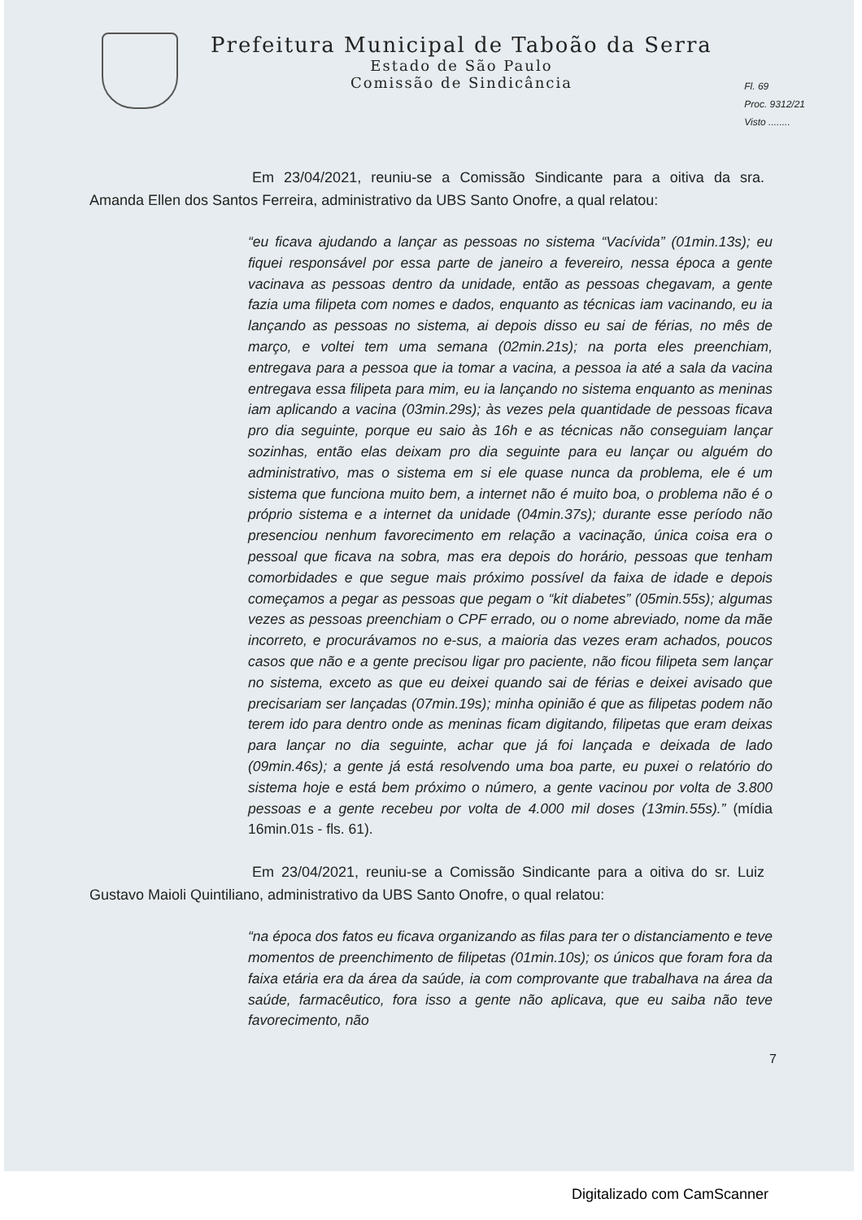Prefeitura Municipal de Taboão da Serra
Estado de São Paulo
Comissão de Sindicância
Fl. 69
Proc. 9312/21
Visto ........
Em 23/04/2021, reuniu-se a Comissão Sindicante para a oitiva da sra. Amanda Ellen dos Santos Ferreira, administrativo da UBS Santo Onofre, a qual relatou:
“eu ficava ajudando a lançar as pessoas no sistema “Vacívida” (01min.13s); eu fiquei responsável por essa parte de janeiro a fevereiro, nessa época a gente vacinava as pessoas dentro da unidade, então as pessoas chegavam, a gente fazia uma filipeta com nomes e dados, enquanto as técnicas iam vacinando, eu ia lançando as pessoas no sistema, ai depois disso eu sai de férias, no mês de março, e voltei tem uma semana (02min.21s); na porta eles preenchiam, entregava para a pessoa que ia tomar a vacina, a pessoa ia até a sala da vacina entregava essa filipeta para mim, eu ia lançando no sistema enquanto as meninas iam aplicando a vacina (03min.29s); às vezes pela quantidade de pessoas ficava pro dia seguinte, porque eu saio às 16h e as técnicas não conseguiam lançar sozinhas, então elas deixam pro dia seguinte para eu lançar ou alguém do administrativo, mas o sistema em si ele quase nunca da problema, ele é um sistema que funciona muito bem, a internet não é muito boa, o problema não é o próprio sistema e a internet da unidade (04min.37s); durante esse período não presenciou nenhum favorecimento em relação a vacinação, única coisa era o pessoal que ficava na sobra, mas era depois do horário, pessoas que tenham comorbidades e que segue mais próximo possível da faixa de idade e depois começamos a pegar as pessoas que pegam o “kit diabetes” (05min.55s); algumas vezes as pessoas preenchiam o CPF errado, ou o nome abreviado, nome da mãe incorreto, e procurávamos no e-sus, a maioria das vezes eram achados, poucos casos que não e a gente precisou ligar pro paciente, não ficou filipeta sem lançar no sistema, exceto as que eu deixei quando sai de férias e deixei avisado que precisariam ser lançadas (07min.19s); minha opinião é que as filipetas podem não terem ido para dentro onde as meninas ficam digitando, filipetas que eram deixas para lançar no dia seguinte, achar que já foi lançada e deixada de lado (09min.46s); a gente já está resolvendo uma boa parte, eu puxei o relatório do sistema hoje e está bem próximo o número, a gente vacinou por volta de 3.800 pessoas e a gente recebeu por volta de 4.000 mil doses (13min.55s).” (mídia 16min.01s - fls. 61).
Em 23/04/2021, reuniu-se a Comissão Sindicante para a oitiva do sr. Luiz Gustavo Maioli Quintiliano, administrativo da UBS Santo Onofre, o qual relatou:
“na época dos fatos eu ficava organizando as filas para ter o distanciamento e teve momentos de preenchimento de filipetas (01min.10s); os únicos que foram fora da faixa etária era da área da saúde, ia com comprovante que trabalhava na área da saúde, farmacêutico, fora isso a gente não aplicava, que eu saiba não teve favorecimento, não
7
Digitalizado com CamScanner